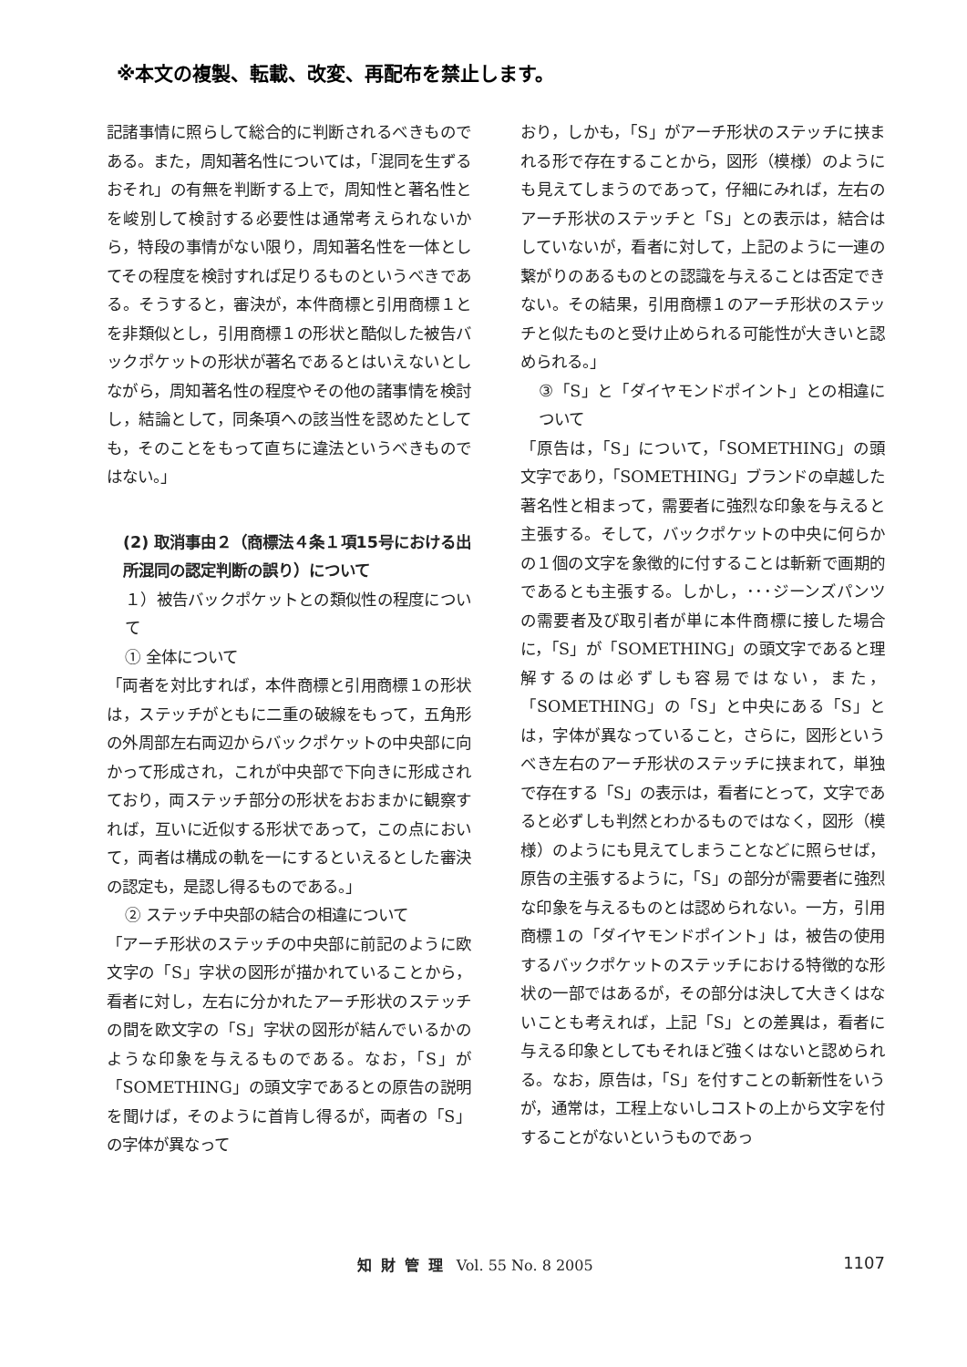※本文の複製、転載、改変、再配布を禁止します。
記諸事情に照らして総合的に判断されるべきものである。また，周知著名性については，「混同を生ずるおそれ」の有無を判断する上で，周知性と著名性とを峻別して検討する必要性は通常考えられないから，特段の事情がない限り，周知著名性を一体としてその程度を検討すれば足りるものというべきである。そうすると，審決が，本件商標と引用商標１とを非類似とし，引用商標１の形状と酷似した被告バックポケットの形状が著名であるとはいえないとしながら，周知著名性の程度やその他の諸事情を検討し，結論として，同条項への該当性を認めたとしても，そのことをもって直ちに違法というべきものではない。」
(2) 取消事由２（商標法４条１項15号における出所混同の認定判断の誤り）について
１）被告バックポケットとの類似性の程度について
① 全体について
「両者を対比すれば，本件商標と引用商標１の形状は，ステッチがともに二重の破線をもって，五角形の外周部左右両辺からバックポケットの中央部に向かって形成され，これが中央部で下向きに形成されており，両ステッチ部分の形状をおおまかに観察すれば，互いに近似する形状であって，この点において，両者は構成の軌を一にするといえるとした審決の認定も，是認し得るものである。」
② ステッチ中央部の結合の相違について
「アーチ形状のステッチの中央部に前記のように欧文字の「S」字状の図形が描かれていることから，看者に対し，左右に分かれたアーチ形状のステッチの間を欧文字の「S」字状の図形が結んでいるかのような印象を与えるものである。なお，「S」が「SOMETHING」の頭文字であるとの原告の説明を聞けば，そのように首肯し得るが，両者の「S」の字体が異なって
おり，しかも，「S」がアーチ形状のステッチに挟まれる形で存在することから，図形（模様）のようにも見えてしまうのであって，仔細にみれば，左右のアーチ形状のステッチと「S」との表示は，結合はしていないが，看者に対して，上記のように一連の繋がりのあるものとの認識を与えることは否定できない。その結果，引用商標１のアーチ形状のステッチと似たものと受け止められる可能性が大きいと認められる。」
③「S」と「ダイヤモンドポイント」との相違について
「原告は，「S」について，「SOMETHING」の頭文字であり，「SOMETHING」ブランドの卓越した著名性と相まって，需要者に強烈な印象を与えると主張する。そして，バックポケットの中央に何らかの１個の文字を象徴的に付することは斬新で画期的であるとも主張する。しかし，･･･ジーンズパンツの需要者及び取引者が単に本件商標に接した場合に，「S」が「SOMETHING」の頭文字であると理解するのは必ずしも容易ではない，また，「SOMETHING」の「S」と中央にある「S」とは，字体が異なっていること，さらに，図形というべき左右のアーチ形状のステッチに挟まれて，単独で存在する「S」の表示は，看者にとって，文字であると必ずしも判然とわかるものではなく，図形（模様）のようにも見えてしまうことなどに照らせば，原告の主張するように，「S」の部分が需要者に強烈な印象を与えるものとは認められない。一方，引用商標１の「ダイヤモンドポイント」は，被告の使用するバックポケットのステッチにおける特徴的な形状の一部ではあるが，その部分は決して大きくはないことも考えれば，上記「S」との差異は，看者に与える印象としてもそれほど強くはないと認められる。なお，原告は，「S」を付すことの斬新性をいうが，通常は，工程上ないしコストの上から文字を付することがないというものであっ
知財管理 Vol. 55 No. 8 2005 1107